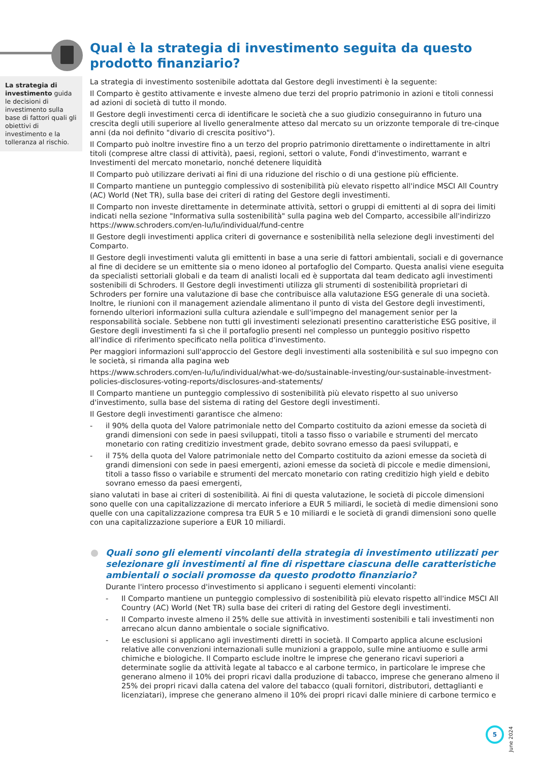La strategia di investimento guida le decisioni di investimento sulla base di fattori quali gli obiettivi di investimento e la tolleranza al rischio.
Qual è la strategia di investimento seguita da questo prodotto finanziario?
La strategia di investimento sostenibile adottata dal Gestore degli investimenti è la seguente:
Il Comparto è gestito attivamente e investe almeno due terzi del proprio patrimonio in azioni e titoli connessi ad azioni di società di tutto il mondo.
Il Gestore degli investimenti cerca di identificare le società che a suo giudizio conseguiranno in futuro una crescita degli utili superiore al livello generalmente atteso dal mercato su un orizzonte temporale di tre-cinque anni (da noi definito "divario di crescita positivo").
Il Comparto può inoltre investire fino a un terzo del proprio patrimonio direttamente o indirettamente in altri titoli (comprese altre classi di attività), paesi, regioni, settori o valute, Fondi d'investimento, warrant e Investimenti del mercato monetario, nonché detenere liquidità
Il Comparto può utilizzare derivati ai fini di una riduzione del rischio o di una gestione più efficiente.
Il Comparto mantiene un punteggio complessivo di sostenibilità più elevato rispetto all'indice MSCI All Country (AC) World (Net TR), sulla base dei criteri di rating del Gestore degli investimenti.
Il Comparto non investe direttamente in determinate attività, settori o gruppi di emittenti al di sopra dei limiti indicati nella sezione "Informativa sulla sostenibilità" sulla pagina web del Comparto, accessibile all'indirizzo https://www.schroders.com/en-lu/lu/individual/fund-centre
Il Gestore degli investimenti applica criteri di governance e sostenibilità nella selezione degli investimenti del Comparto.
Il Gestore degli investimenti valuta gli emittenti in base a una serie di fattori ambientali, sociali e di governance al fine di decidere se un emittente sia o meno idoneo al portafoglio del Comparto. Questa analisi viene eseguita da specialisti settoriali globali e da team di analisti locali ed è supportata dal team dedicato agli investimenti sostenibili di Schroders. Il Gestore degli investimenti utilizza gli strumenti di sostenibilità proprietari di Schroders per fornire una valutazione di base che contribuisce alla valutazione ESG generale di una società. Inoltre, le riunioni con il management aziendale alimentano il punto di vista del Gestore degli investimenti, fornendo ulteriori informazioni sulla cultura aziendale e sull'impegno del management senior per la responsabilità sociale. Sebbene non tutti gli investimenti selezionati presentino caratteristiche ESG positive, il Gestore degli investimenti fa sì che il portafoglio presenti nel complesso un punteggio positivo rispetto all'indice di riferimento specificato nella politica d'investimento.
Per maggiori informazioni sull'approccio del Gestore degli investimenti alla sostenibilità e sul suo impegno con le società, si rimanda alla pagina web
https://www.schroders.com/en-lu/lu/individual/what-we-do/sustainable-investing/our-sustainable-investment-policies-disclosures-voting-reports/disclosures-and-statements/
Il Comparto mantiene un punteggio complessivo di sostenibilità più elevato rispetto al suo universo d'investimento, sulla base del sistema di rating del Gestore degli investimenti.
Il Gestore degli investimenti garantisce che almeno:
- il 90% della quota del Valore patrimoniale netto del Comparto costituito da azioni emesse da società di grandi dimensioni con sede in paesi sviluppati, titoli a tasso fisso o variabile e strumenti del mercato monetario con rating creditizio investment grade, debito sovrano emesso da paesi sviluppati, e
- il 75% della quota del Valore patrimoniale netto del Comparto costituito da azioni emesse da società di grandi dimensioni con sede in paesi emergenti, azioni emesse da società di piccole e medie dimensioni, titoli a tasso fisso o variabile e strumenti del mercato monetario con rating creditizio high yield e debito sovrano emesso da paesi emergenti,
siano valutati in base ai criteri di sostenibilità. Ai fini di questa valutazione, le società di piccole dimensioni sono quelle con una capitalizzazione di mercato inferiore a EUR 5 miliardi, le società di medie dimensioni sono quelle con una capitalizzazione compresa tra EUR 5 e 10 miliardi e le società di grandi dimensioni sono quelle con una capitalizzazione superiore a EUR 10 miliardi.
Quali sono gli elementi vincolanti della strategia di investimento utilizzati per selezionare gli investimenti al fine di rispettare ciascuna delle caratteristiche ambientali o sociali promosse da questo prodotto finanziario?
Durante l'intero processo d'investimento si applicano i seguenti elementi vincolanti:
- Il Comparto mantiene un punteggio complessivo di sostenibilità più elevato rispetto all'indice MSCI All Country (AC) World (Net TR) sulla base dei criteri di rating del Gestore degli investimenti.
- Il Comparto investe almeno il 25% delle sue attività in investimenti sostenibili e tali investimenti non arrecano alcun danno ambientale o sociale significativo.
- Le esclusioni si applicano agli investimenti diretti in società. Il Comparto applica alcune esclusioni relative alle convenzioni internazionali sulle munizioni a grappolo, sulle mine antiuomo e sulle armi chimiche e biologiche. Il Comparto esclude inoltre le imprese che generano ricavi superiori a determinate soglie da attività legate al tabacco e al carbone termico, in particolare le imprese che generano almeno il 10% dei propri ricavi dalla produzione di tabacco, imprese che generano almeno il 25% dei propri ricavi dalla catena del valore del tabacco (quali fornitori, distributori, dettaglianti e licenziatari), imprese che generano almeno il 10% dei propri ricavi dalle miniere di carbone termico e
5
June 2024